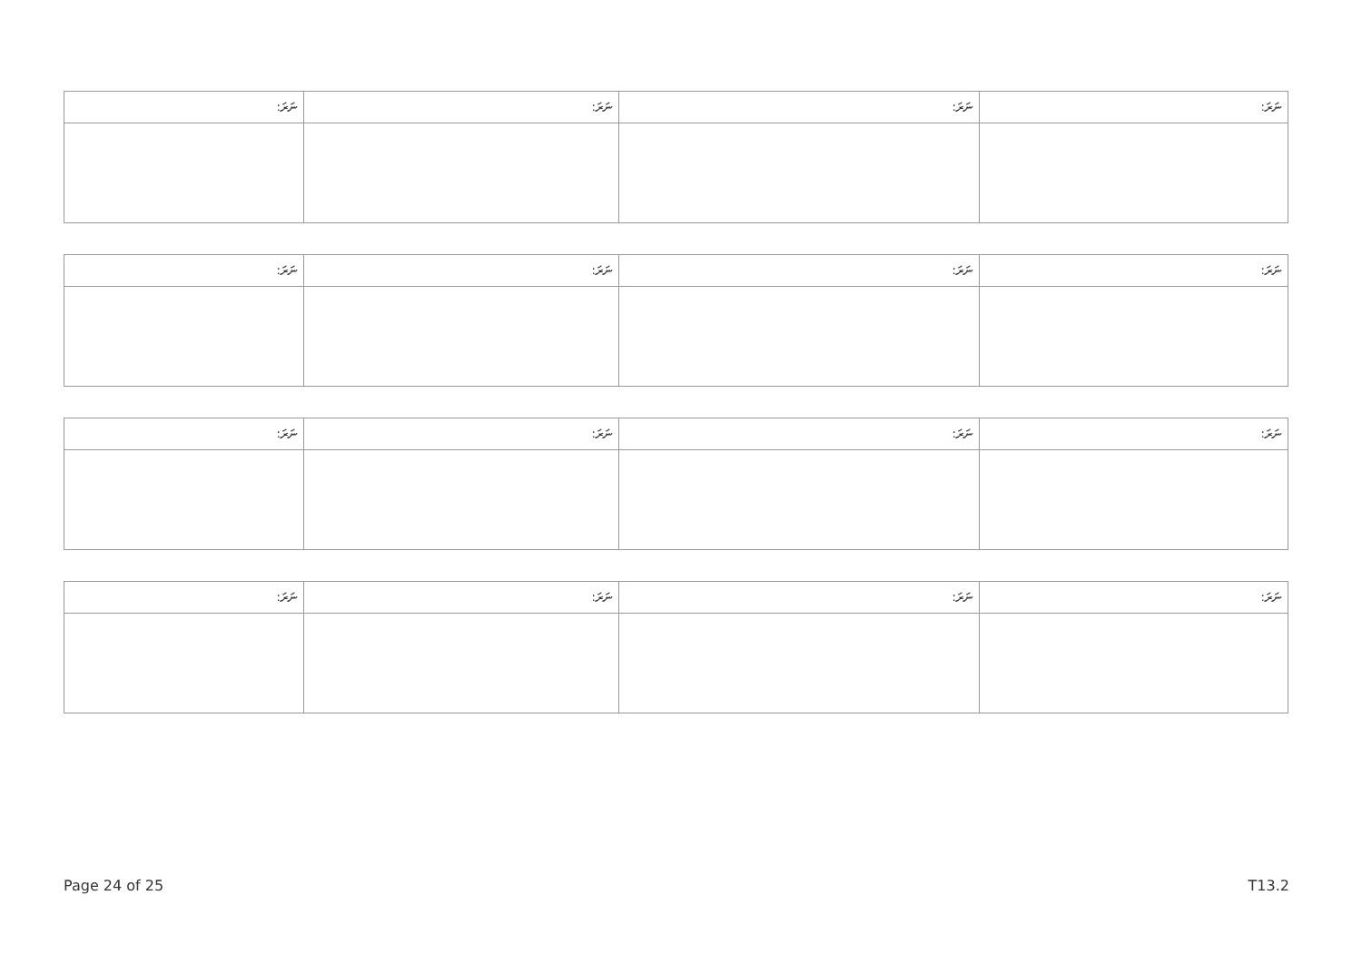| ނަރަ: | ނަރަ: | ނަރަ: | ނަރަ: |
| --- | --- | --- | --- |
| ނަރަ: | ނަރަ: | ނަރަ: | ނަރަ: |
| --- | --- | --- | --- |
| ނަރަ: | ނަރަ: | ނަރަ: | ނަރަ: |
| --- | --- | --- | --- |
| ނަރަ: | ނަރަ: | ނަރަ: | ނަރަ: |
| --- | --- | --- | --- |
Page 24 of 25 T13.2